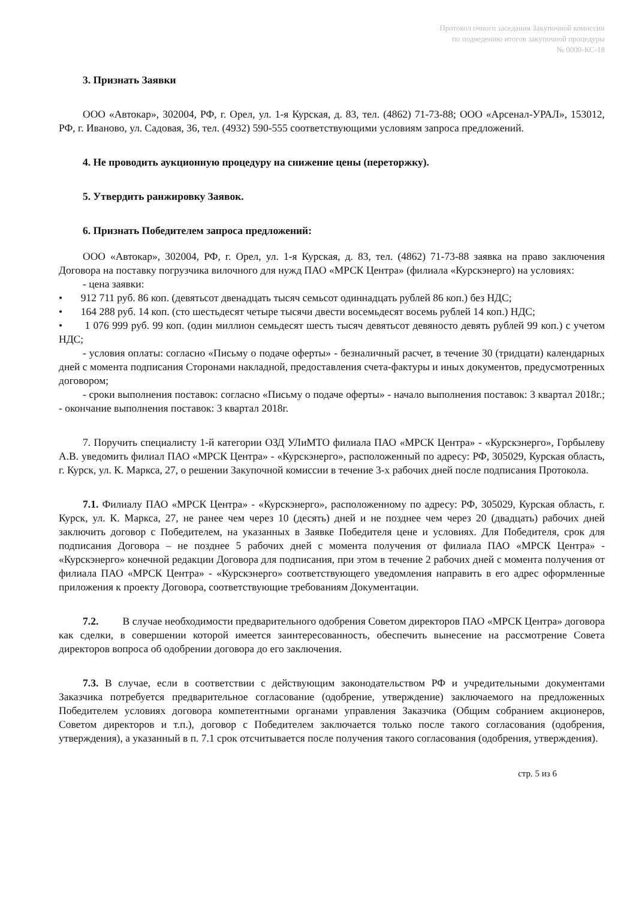Протокол очного заседания Закупочной комиссии
по подведению итогов закупочной процедуры
№ 0000-КС-18
3. Признать Заявки
ООО «Автокар», 302004, РФ, г. Орел, ул. 1-я Курская, д. 83, тел. (4862) 71-73-88; ООО «Арсенал-УРАЛ», 153012, РФ, г. Иваново, ул. Садовая, 36, тел. (4932) 590-555 соответствующими условиям запроса предложений.
4. Не проводить аукционную процедуру на снижение цены (переторжку).
5. Утвердить ранжировку Заявок.
6. Признать Победителем запроса предложений:
ООО «Автокар», 302004, РФ, г. Орел, ул. 1-я Курская, д. 83, тел. (4862) 71-73-88 заявка на право заключения Договора на поставку погрузчика вилочного для нужд ПАО «МРСК Центра» (филиала «Курскэнерго) на условиях:
- цена заявки:
• 912 711 руб. 86 коп. (девятьсот двенадцать тысяч семьсот одиннадцать рублей 86 коп.) без НДС;
• 164 288 руб. 14 коп. (сто шестьдесят четыре тысячи двести восемьдесят восемь рублей 14 коп.) НДС;
• 1 076 999 руб. 99 коп. (один миллион семьдесят шесть тысяч девятьсот девяносто девять рублей 99 коп.) с учетом НДС;
- условия оплаты: согласно «Письму о подаче оферты» - безналичный расчет, в течение 30 (тридцати) календарных дней с момента подписания Сторонами накладной, предоставления счета-фактуры и иных документов, предусмотренных договором;
- сроки выполнения поставок: согласно «Письму о подаче оферты» - начало выполнения поставок: 3 квартал 2018г.; - окончание выполнения поставок: 3 квартал 2018г.
7. Поручить специалисту 1-й категории ОЗД УЛиМТО филиала ПАО «МРСК Центра» - «Курскэнерго», Горбылеву А.В. уведомить филиал ПАО «МРСК Центра» - «Курскэнерго», расположенный по адресу: РФ, 305029, Курская область, г. Курск, ул. К. Маркса, 27, о решении Закупочной комиссии в течение 3-х рабочих дней после подписания Протокола.
7.1. Филиалу ПАО «МРСК Центра» - «Курскэнерго», расположенному по адресу: РФ, 305029, Курская область, г. Курск, ул. К. Маркса, 27, не ранее чем через 10 (десять) дней и не позднее чем через 20 (двадцать) рабочих дней заключить договор с Победителем, на указанных в Заявке Победителя цене и условиях. Для Победителя, срок для подписания Договора – не позднее 5 рабочих дней с момента получения от филиала ПАО «МРСК Центра» - «Курскэнерго» конечной редакции Договора для подписания, при этом в течение 2 рабочих дней с момента получения от филиала ПАО «МРСК Центра» - «Курскэнерго» соответствующего уведомления направить в его адрес оформленные приложения к проекту Договора, соответствующие требованиям Документации.
7.2. В случае необходимости предварительного одобрения Советом директоров ПАО «МРСК Центра» договора как сделки, в совершении которой имеется заинтересованность, обеспечить вынесение на рассмотрение Совета директоров вопроса об одобрении договора до его заключения.
7.3. В случае, если в соответствии с действующим законодательством РФ и учредительными документами Заказчика потребуется предварительное согласование (одобрение, утверждение) заключаемого на предложенных Победителем условиях договора компетентными органами управления Заказчика (Общим собранием акционеров, Советом директоров и т.п.), договор с Победителем заключается только после такого согласования (одобрения, утверждения), а указанный в п. 7.1 срок отсчитывается после получения такого согласования (одобрения, утверждения).
стр. 5 из 6